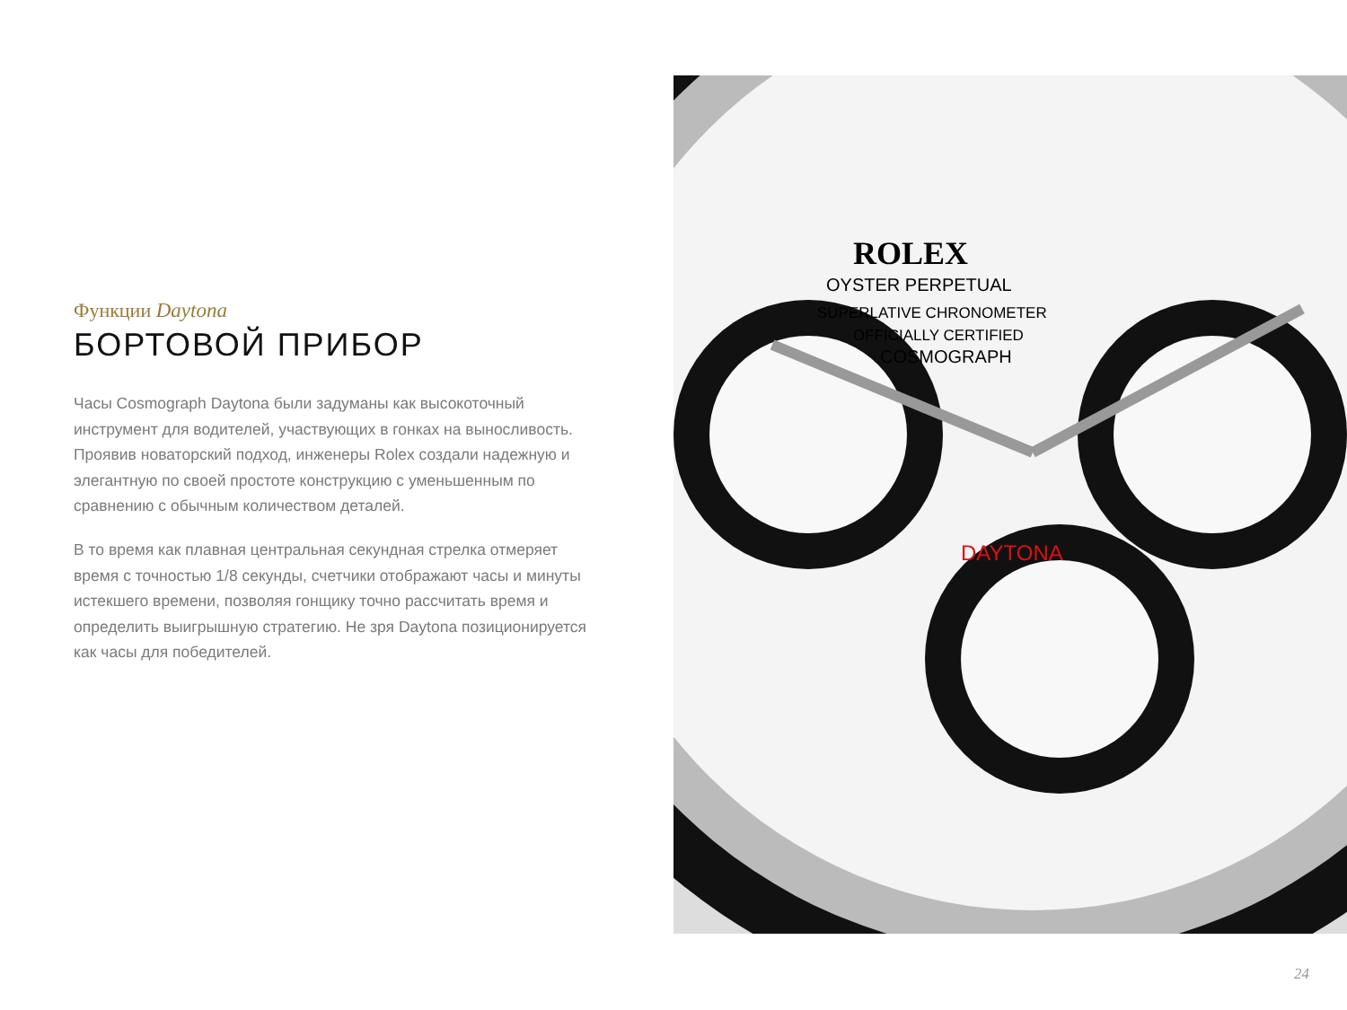Функции Daytona
БОРТОВОЙ ПРИБОР
Часы Cosmograph Daytona были задуманы как высокоточный инструмент для водителей, участвующих в гонках на выносливость. Проявив новаторский подход, инженеры Rolex создали надежную и элегантную по своей простоте конструкцию с уменьшенным по сравнению с обычным количеством деталей.
В то время как плавная центральная секундная стрелка отмеряет время с точностью 1/8 секунды, счетчики отображают часы и минуты истекшего времени, позволяя гонщику точно рассчитать время и определить выигрышную стратегию. Не зря Daytona позиционируется как часы для победителей.
ROLEX
OYSTER PERPETUAL
SUPERLATIVE CHRONOMETER
OFFICIALLY CERTIFIED
COSMOGRAPH
DAYTONA
24